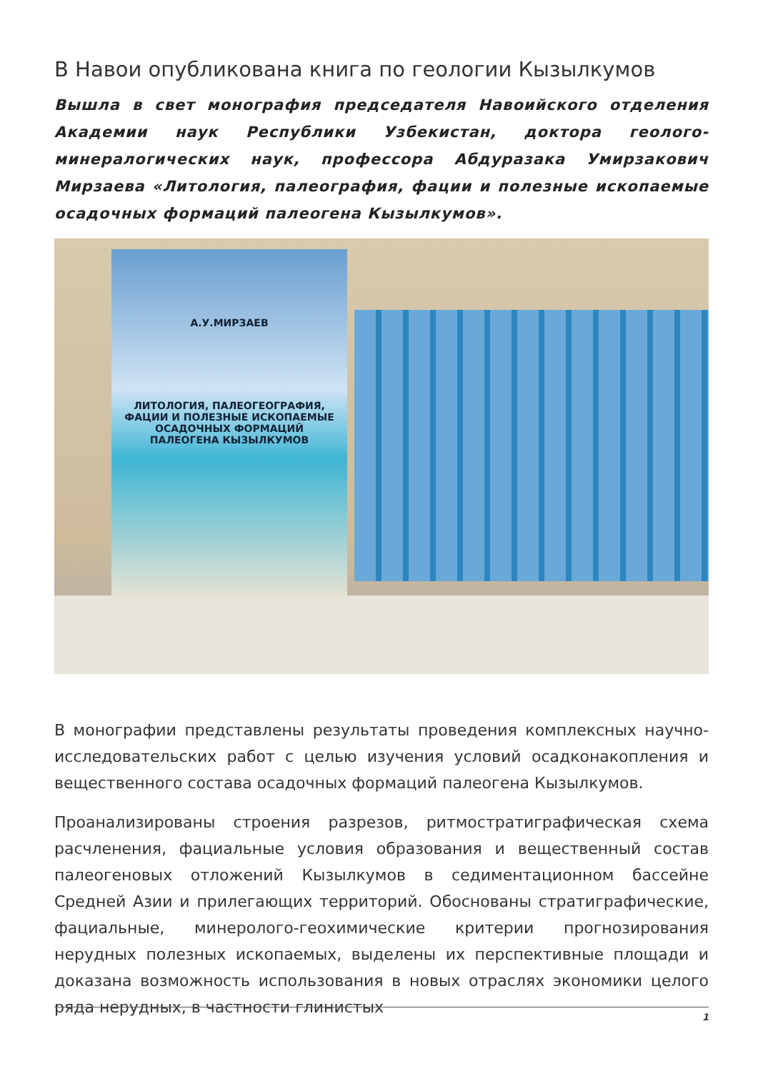В Навои опубликована книга по геологии Кызылкумов
Вышла в свет монография председателя Навоийского отделения Академии наук Республики Узбекистан, доктора геолого-минералогических наук, профессора Абдуразака Умирзакович Мирзаева «Литология, палеография, фации и полезные ископаемые осадочных формаций палеогена Кызылкумов».
А.У.МИРЗАЕВ
ЛИТОЛОГИЯ, ПАЛЕОГЕОГРАФИЯ,
ФАЦИИ И ПОЛЕЗНЫЕ ИСКОПАЕМЫЕ
ОСАДОЧНЫХ ФОРМАЦИЙ
ПАЛЕОГЕНА КЫЗЫЛКУМОВ
В монографии представлены результаты проведения комплексных научно-исследовательских работ с целью изучения условий осадконакопления и вещественного состава осадочных формаций палеогена Кызылкумов.
Проанализированы строения разрезов, ритмостратиграфическая схема расчленения, фациальные условия образования и вещественный состав палеогеновых отложений Кызылкумов в седиментационном бассейне Средней Азии и прилегающих территорий. Обоснованы стратиграфические, фациальные, минеролого-геохимические критерии прогнозирования нерудных полезных ископаемых, выделены их перспективные площади и доказана возможность использования в новых отраслях экономики целого ряда нерудных, в частности глинистых
1